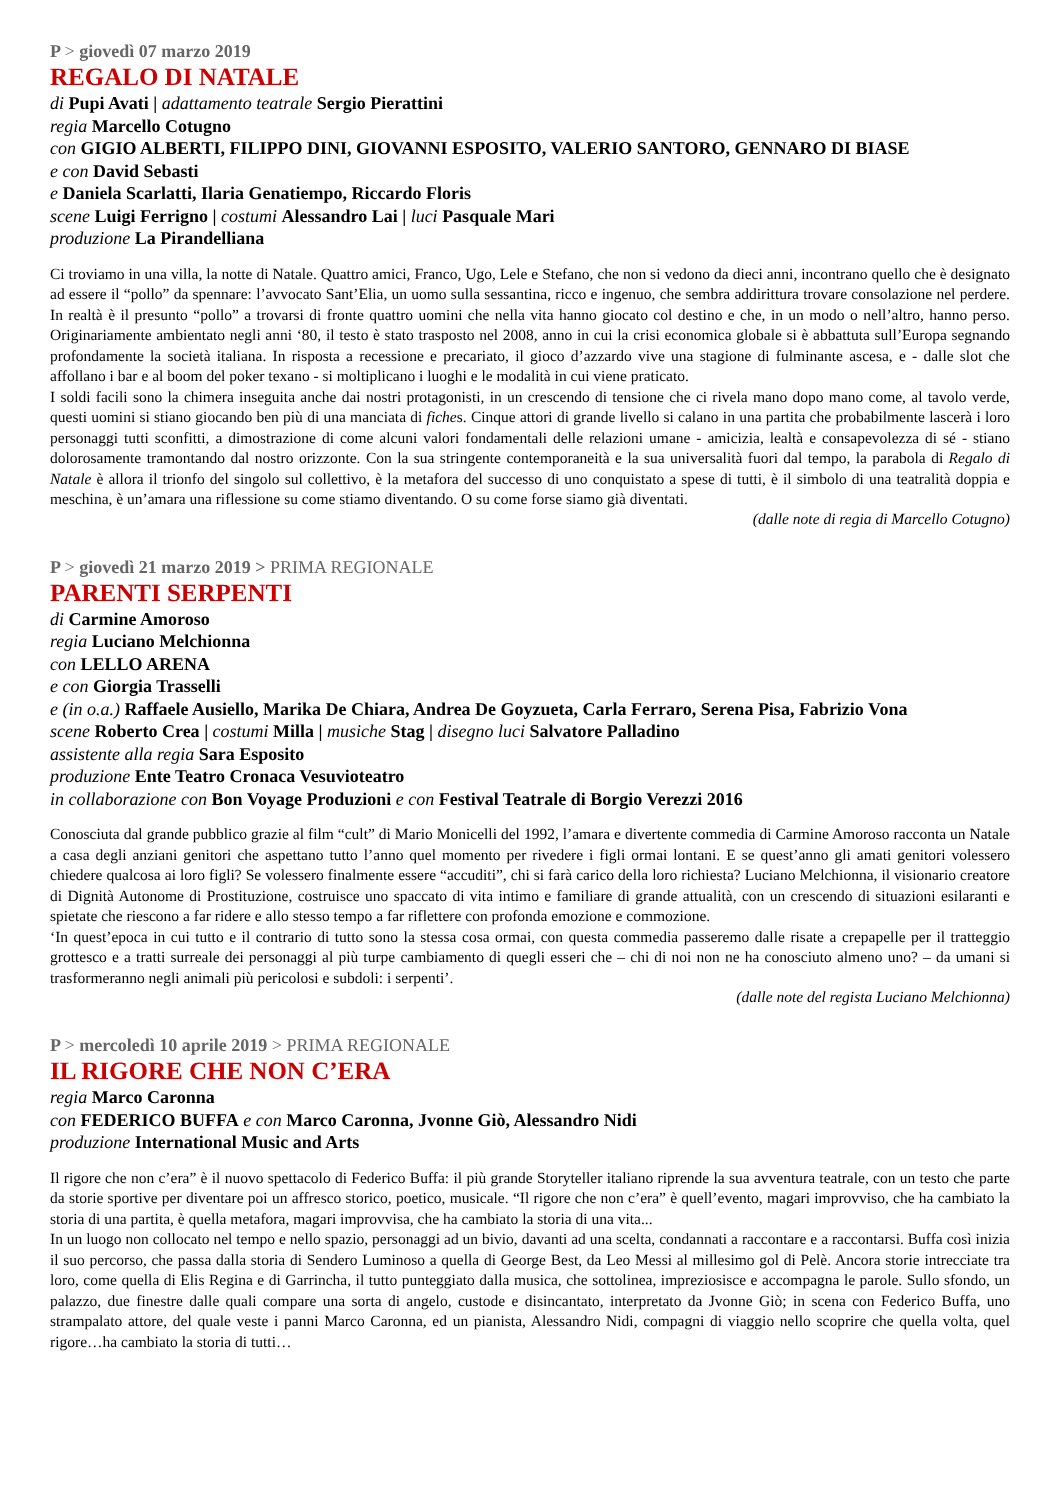P > giovedì 07 marzo 2019
REGALO DI NATALE
di Pupi Avati | adattamento teatrale Sergio Pierattini
regia Marcello Cotugno
con GIGIO ALBERTI, FILIPPO DINI, GIOVANNI ESPOSITO, VALERIO SANTORO, GENNARO DI BIASE
e con David Sebasti
e Daniela Scarlatti, Ilaria Genatiempo, Riccardo Floris
scene Luigi Ferrigno | costumi Alessandro Lai | luci Pasquale Mari
produzione La Pirandelliana
Ci troviamo in una villa, la notte di Natale. Quattro amici, Franco, Ugo, Lele e Stefano, che non si vedono da dieci anni, incontrano quello che è designato ad essere il “pollo” da spennare: l’avvocato Sant’Elia, un uomo sulla sessantina, ricco e ingenuo, che sembra addirittura trovare consolazione nel perdere. In realtà è il presunto “pollo” a trovarsi di fronte quattro uomini che nella vita hanno giocato col destino e che, in un modo o nell’altro, hanno perso. Originariamente ambientato negli anni ‘80, il testo è stato trasposto nel 2008, anno in cui la crisi economica globale si è abbattuta sull’Europa segnando profondamente la società italiana. In risposta a recessione e precariato, il gioco d’azzardo vive una stagione di fulminante ascesa, e - dalle slot che affollano i bar e al boom del poker texano - si moltiplicano i luoghi e le modalità in cui viene praticato.
I soldi facili sono la chimera inseguita anche dai nostri protagonisti, in un crescendo di tensione che ci rivela mano dopo mano come, al tavolo verde, questi uomini si stiano giocando ben più di una manciata di fiches. Cinque attori di grande livello si calano in una partita che probabilmente lascerà i loro personaggi tutti sconfitti, a dimostrazione di come alcuni valori fondamentali delle relazioni umane - amicizia, lealtà e consapevolezza di sé - stiano dolorosamente tramontando dal nostro orizzonte. Con la sua stringente contemporaneità e la sua universalità fuori dal tempo, la parabola di Regalo di Natale è allora il trionfo del singolo sul collettivo, è la metafora del successo di uno conquistato a spese di tutti, è il simbolo di una teatralità doppia e meschina, è un’amara una riflessione su come stiamo diventando. O su come forse siamo già diventati.
(dalle note di regia di Marcello Cotugno)
P > giovedì 21 marzo 2019 > PRIMA REGIONALE
PARENTI SERPENTI
di Carmine Amoroso
regia Luciano Melchionna
con LELLO ARENA
e con Giorgia Trasselli
e (in o.a.) Raffaele Ausiello, Marika De Chiara, Andrea De Goyzueta, Carla Ferraro, Serena Pisa, Fabrizio Vona
scene Roberto Crea | costumi Milla | musiche Stag | disegno luci Salvatore Palladino
assistente alla regia Sara Esposito
produzione Ente Teatro Cronaca Vesuvioteatro
in collaborazione con Bon Voyage Produzioni e con Festival Teatrale di Borgio Verezzi 2016
Conosciuta dal grande pubblico grazie al film “cult” di Mario Monicelli del 1992, l’amara e divertente commedia di Carmine Amoroso racconta un Natale a casa degli anziani genitori che aspettano tutto l’anno quel momento per rivedere i figli ormai lontani. E se quest’anno gli amati genitori volessero chiedere qualcosa ai loro figli? Se volessero finalmente essere “accuditi”, chi si farà carico della loro richiesta? Luciano Melchionna, il visionario creatore di Dignità Autonome di Prostituzione, costruisce uno spaccato di vita intimo e familiare di grande attualità, con un crescendo di situazioni esilaranti e spietate che riescono a far ridere e allo stesso tempo a far riflettere con profonda emozione e commozione.
‘In quest’epoca in cui tutto e il contrario di tutto sono la stessa cosa ormai, con questa commedia passeremo dalle risate a crepapelle per il tratteggio grottesco e a tratti surreale dei personaggi al più turpe cambiamento di quegli esseri che – chi di noi non ne ha conosciuto almeno uno? – da umani si trasformeranno negli animali più pericolosi e subdoli: i serpenti’.
(dalle note del regista Luciano Melchionna)
P > mercoledì 10 aprile 2019 > PRIMA REGIONALE
IL RIGORE CHE NON C’ERA
regia Marco Caronna
con FEDERICO BUFFA e con Marco Caronna, Jvonne Giò, Alessandro Nidi
produzione International Music and Arts
Il rigore che non c’era” è il nuovo spettacolo di Federico Buffa: il più grande Storyteller italiano riprende la sua avventura teatrale, con un testo che parte da storie sportive per diventare poi un affresco storico, poetico, musicale. “Il rigore che non c’era” è quell’evento, magari improvviso, che ha cambiato la storia di una partita, è quella metafora, magari improvvisa, che ha cambiato la storia di una vita...
In un luogo non collocato nel tempo e nello spazio, personaggi ad un bivio, davanti ad una scelta, condannati a raccontare e a raccontarsi. Buffa così inizia il suo percorso, che passa dalla storia di Sendero Luminoso a quella di George Best, da Leo Messi al millesimo gol di Pelè. Ancora storie intrecciate tra loro, come quella di Elis Regina e di Garrincha, il tutto punteggiato dalla musica, che sottolinea, impreziosisce e accompagna le parole. Sullo sfondo, un palazzo, due finestre dalle quali compare una sorta di angelo, custode e disincantato, interpretato da Jvonne Giò; in scena con Federico Buffa, uno strampalato attore, del quale veste i panni Marco Caronna, ed un pianista, Alessandro Nidi, compagni di viaggio nello scoprire che quella volta, quel rigore…ha cambiato la storia di tutti…